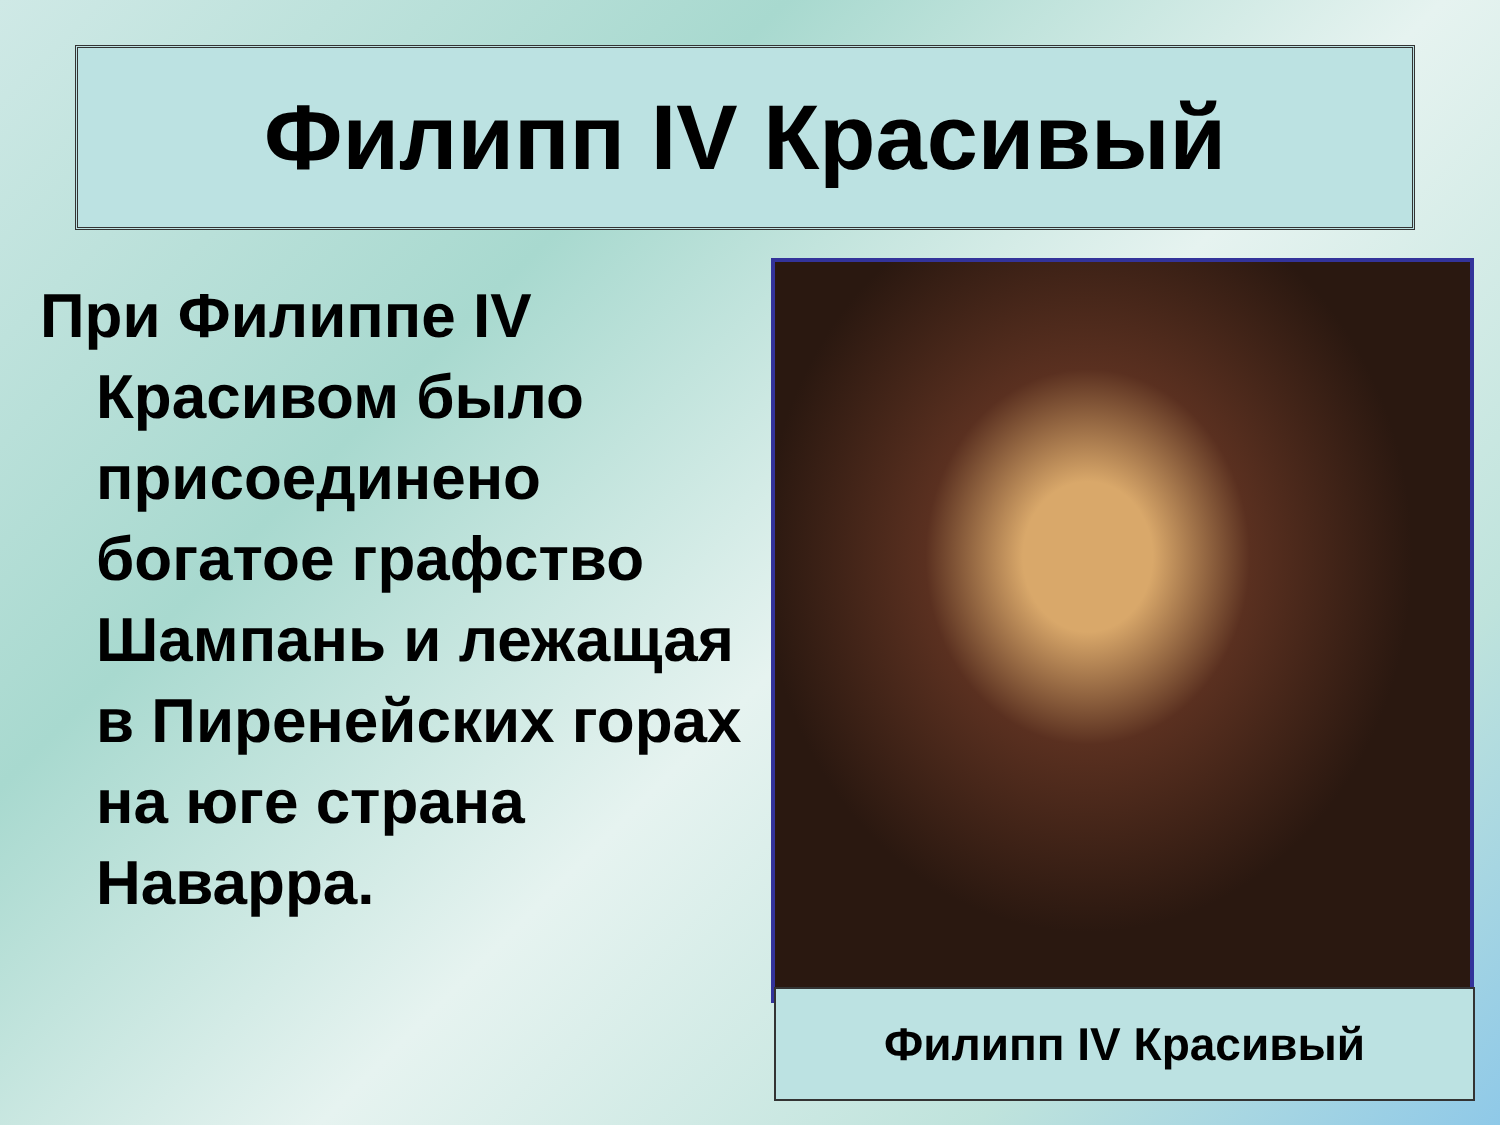Филипп IV Красивый
При Филиппе IV Красивом было присоединено богатое графство Шампань и лежащая в Пиренейских горах на юге страна Наварра.
Филипп IV Красивый